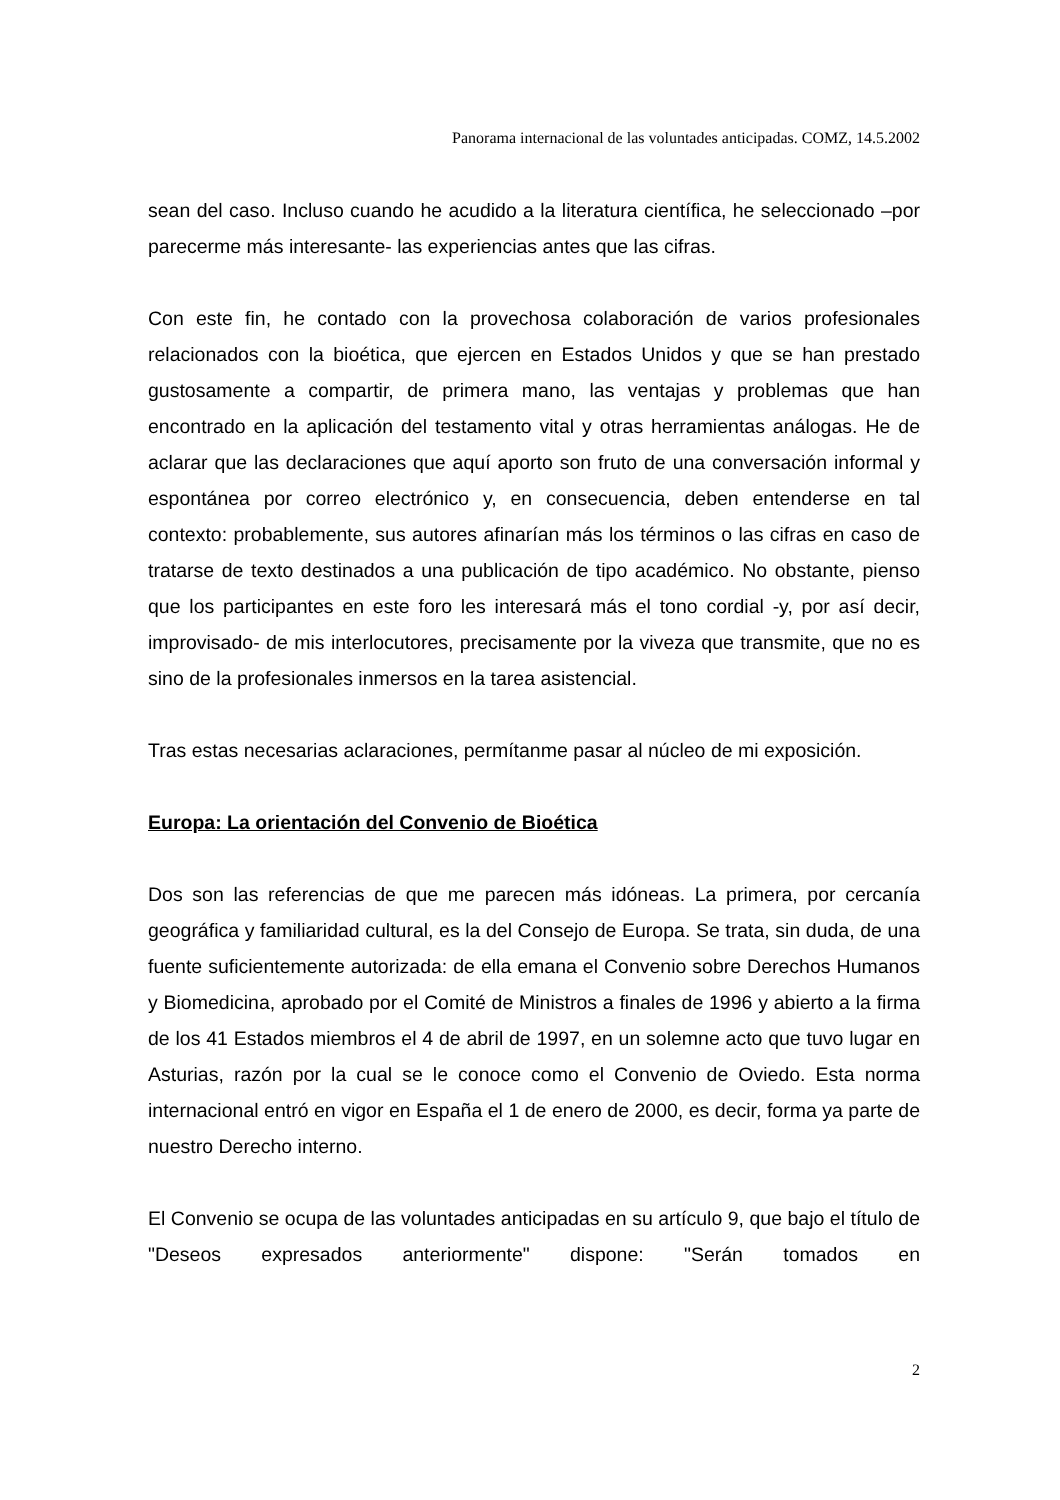Panorama internacional de las voluntades anticipadas. COMZ, 14.5.2002
sean del caso. Incluso cuando he acudido a la literatura científica, he seleccionado –por parecerme más interesante- las experiencias antes que las cifras.
Con este fin, he contado con la provechosa colaboración de varios profesionales relacionados con la bioética, que ejercen en Estados Unidos y que se han prestado gustosamente a compartir, de primera mano, las ventajas y problemas que han encontrado en la aplicación del testamento vital y otras herramientas análogas. He de aclarar que las declaraciones que aquí aporto son fruto de una conversación informal y espontánea por correo electrónico y, en consecuencia, deben entenderse en tal contexto: probablemente, sus autores afinarían más los términos o las cifras en caso de tratarse de texto destinados a una publicación de tipo académico. No obstante, pienso que los participantes en este foro les interesará más el tono cordial -y, por así decir, improvisado- de mis interlocutores, precisamente por la viveza que transmite, que no es sino de la profesionales inmersos en la tarea asistencial.
Tras estas necesarias aclaraciones, permítanme pasar al núcleo de mi exposición.
Europa: La orientación del Convenio de Bioética
Dos son las referencias de que me parecen más idóneas. La primera, por cercanía geográfica y familiaridad cultural, es la del Consejo de Europa. Se trata, sin duda, de una fuente suficientemente autorizada: de ella emana el Convenio sobre Derechos Humanos y Biomedicina, aprobado por el Comité de Ministros a finales de 1996 y abierto a la firma de los 41 Estados miembros el 4 de abril de 1997, en un solemne acto que tuvo lugar en Asturias, razón por la cual se le conoce como el Convenio de Oviedo. Esta norma internacional entró en vigor en España el 1 de enero de 2000, es decir, forma ya parte de nuestro Derecho interno.
El Convenio se ocupa de las voluntades anticipadas en su artículo 9, que bajo el título de "Deseos expresados anteriormente" dispone: "Serán tomados en
2